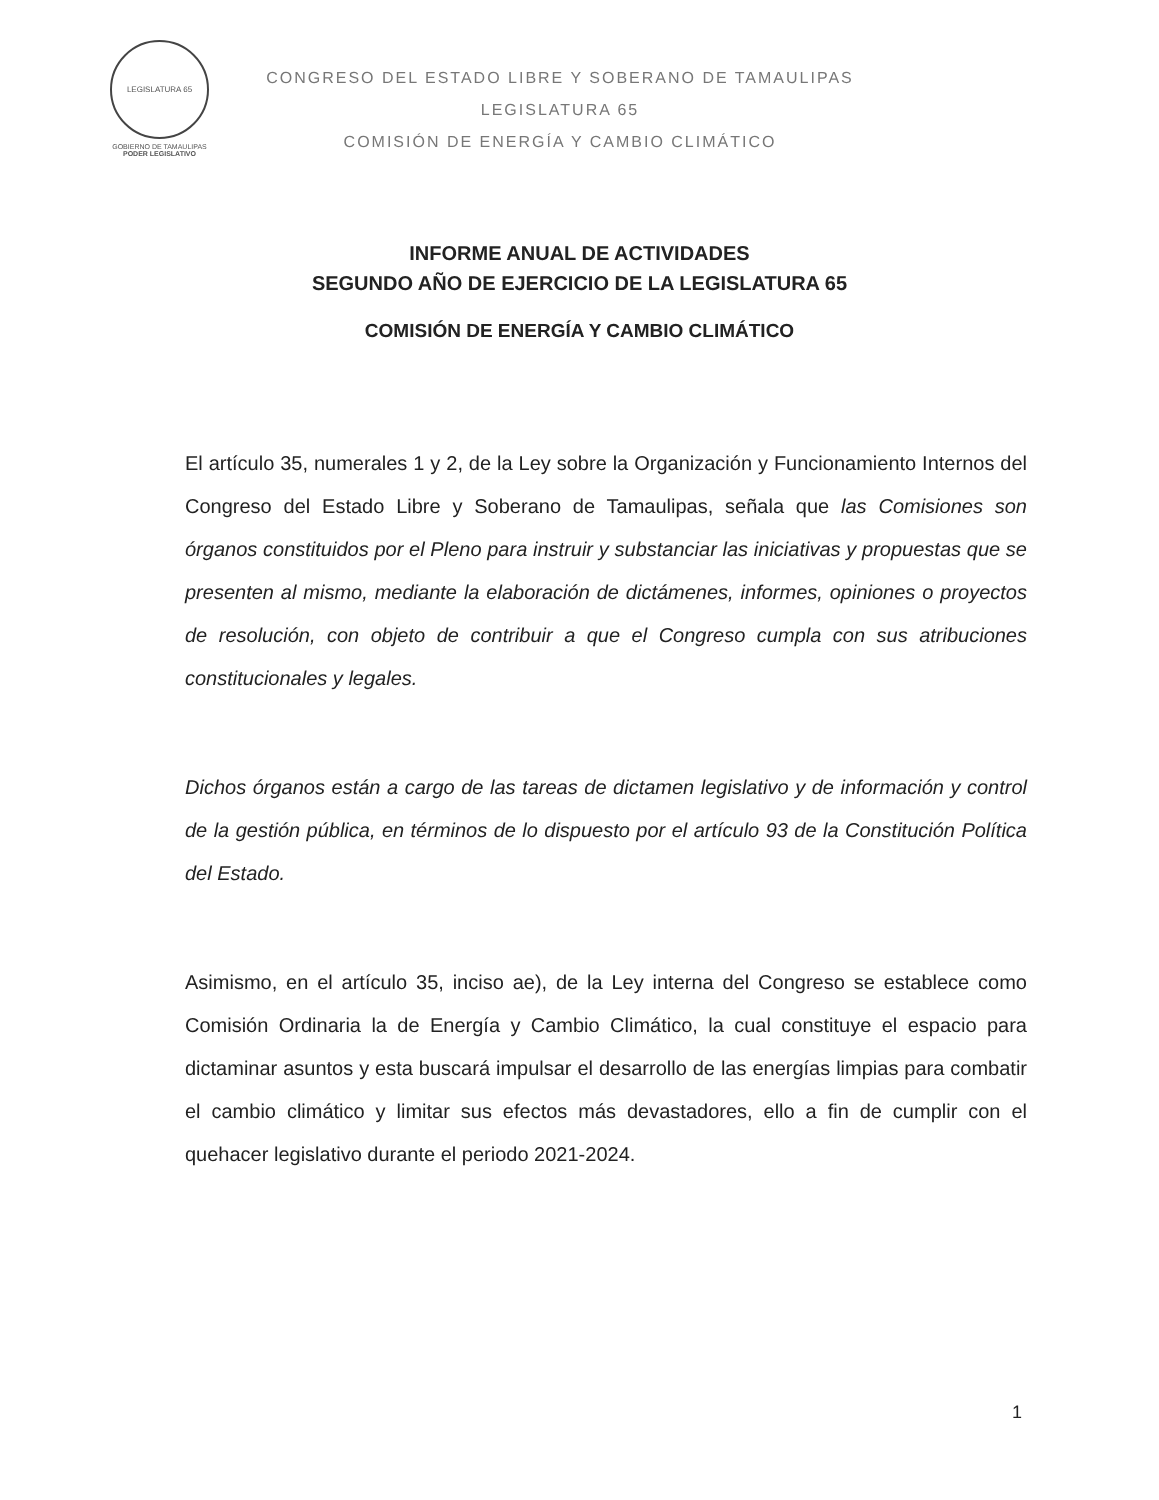LEGISLATURA 65
GOBIERNO DE TAMAULIPAS
PODER LEGISLATIVO
CONGRESO DEL ESTADO LIBRE Y SOBERANO DE TAMAULIPAS
LEGISLATURA 65
COMISIÓN DE ENERGÍA Y CAMBIO CLIMÁTICO
INFORME ANUAL DE ACTIVIDADES
SEGUNDO AÑO DE EJERCICIO DE LA LEGISLATURA 65
COMISIÓN DE ENERGÍA Y CAMBIO CLIMÁTICO
El artículo 35, numerales 1 y 2, de la Ley sobre la Organización y Funcionamiento Internos del Congreso del Estado Libre y Soberano de Tamaulipas, señala que las Comisiones son órganos constituidos por el Pleno para instruir y substanciar las iniciativas y propuestas que se presenten al mismo, mediante la elaboración de dictámenes, informes, opiniones o proyectos de resolución, con objeto de contribuir a que el Congreso cumpla con sus atribuciones constitucionales y legales.
Dichos órganos están a cargo de las tareas de dictamen legislativo y de información y control de la gestión pública, en términos de lo dispuesto por el artículo 93 de la Constitución Política del Estado.
Asimismo, en el artículo 35, inciso ae), de la Ley interna del Congreso se establece como Comisión Ordinaria la de Energía y Cambio Climático, la cual constituye el espacio para dictaminar asuntos y esta buscará impulsar el desarrollo de las energías limpias para combatir el cambio climático y limitar sus efectos más devastadores, ello a fin de cumplir con el quehacer legislativo durante el periodo 2021-2024.
1